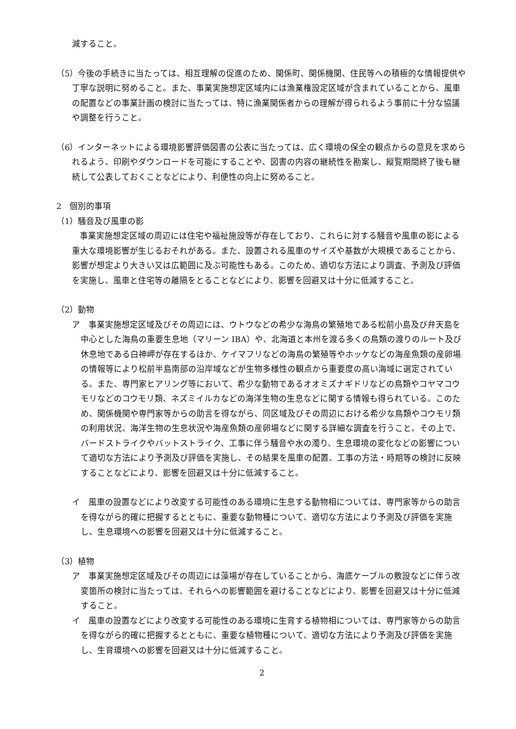減すること。
（5）今後の手続きに当たっては、相互理解の促進のため、関係町、関係機関、住民等への積極的な情報提供や丁寧な説明に努めること。また、事業実施想定区域内には漁業権設定区域が含まれていることから、風車の配置などの事業計画の検討に当たっては、特に漁業関係者からの理解が得られるよう事前に十分な協議や調整を行うこと。
（6）インターネットによる環境影響評価図書の公表に当たっては、広く環境の保全の観点からの意見を求められるよう、印刷やダウンロードを可能にすることや、図書の内容の継続性を勘案し、縦覧期間終了後も継続して公表しておくことなどにより、利便性の向上に努めること。
2　個別的事項
（1）騒音及び風車の影
事業実施想定区域の周辺には住宅や福祉施設等が存在しており、これらに対する騒音や風車の影による重大な環境影響が生じるおそれがある。また、設置される風車のサイズや基数が大規模であることから、影響が想定より大きい又は広範囲に及ぶ可能性もある。このため、適切な方法により調査、予測及び評価を実施し、風車と住宅等の離隔をとることなどにより、影響を回避又は十分に低減すること。
（2）動物
ア　事業実施想定区域及びその周辺には、ウトウなどの希少な海鳥の繁殖地である松前小島及び弁天島を中心とした海鳥の重要生息地（マリーン IBA）や、北海道と本州を渡る多くの鳥類の渡りのルート及び休息地である白神岬が存在するほか、ケイマフリなどの海鳥の繁殖等やホッケなどの海産魚類の産卵場の情報等により松前半島南部の沿岸域などが生物多様性の観点から重要度の高い海域に選定されている。また、専門家ヒアリング等において、希少な動物であるオオミズナギドリなどの鳥類やコヤマコウモリなどのコウモリ類、ネズミイルカなどの海洋生物の生息などに関する情報も得られている。このため、関係機関や専門家等からの助言を得ながら、同区域及びその周辺における希少な鳥類やコウモリ類の利用状況、海洋生物の生息状況や海産魚類の産卵場などに関する詳細な調査を行うこと。その上で、バードストライクやバットストライク、工事に伴う騒音や水の濁り、生息環境の変化などの影響について適切な方法により予測及び評価を実施し、その結果を風車の配置、工事の方法・時期等の検討に反映することなどにより、影響を回避又は十分に低減すること。
イ　風車の設置などにより改変する可能性のある環境に生息する動物相については、専門家等からの助言を得ながら的確に把握するとともに、重要な動物種について、適切な方法により予測及び評価を実施し、生息環境への影響を回避又は十分に低減すること。
（3）植物
ア　事業実施想定区域及びその周辺には藻場が存在していることから、海底ケーブルの敷設などに伴う改変箇所の検討に当たっては、それらへの影響範囲を避けることなどにより、影響を回避又は十分に低減すること。
イ　風車の設置などにより改変する可能性のある環境に生育する植物相については、専門家等からの助言を得ながら的確に把握するとともに、重要な植物種について、適切な方法により予測及び評価を実施し、生育環境への影響を回避又は十分に低減すること。
2